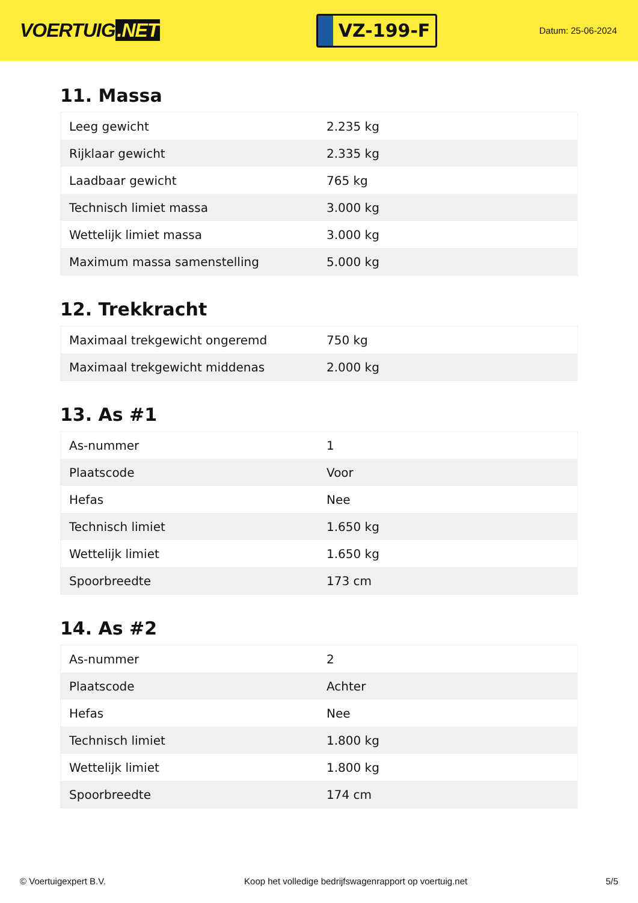VOERTUIG.NET
VZ-199-F
Datum: 25-06-2024
11. Massa
| Leeg gewicht | 2.235 kg |
| Rijklaar gewicht | 2.335 kg |
| Laadbaar gewicht | 765 kg |
| Technisch limiet massa | 3.000 kg |
| Wettelijk limiet massa | 3.000 kg |
| Maximum massa samenstelling | 5.000 kg |
12. Trekkracht
| Maximaal trekgewicht ongeremd | 750 kg |
| Maximaal trekgewicht middenas | 2.000 kg |
13. As #1
| As-nummer | 1 |
| Plaatscode | Voor |
| Hefas | Nee |
| Technisch limiet | 1.650 kg |
| Wettelijk limiet | 1.650 kg |
| Spoorbreedte | 173 cm |
14. As #2
| As-nummer | 2 |
| Plaatscode | Achter |
| Hefas | Nee |
| Technisch limiet | 1.800 kg |
| Wettelijk limiet | 1.800 kg |
| Spoorbreedte | 174 cm |
© Voertuigexpert B.V. Koop het volledige bedrijfswagenrapport op voertuig.net 5/5